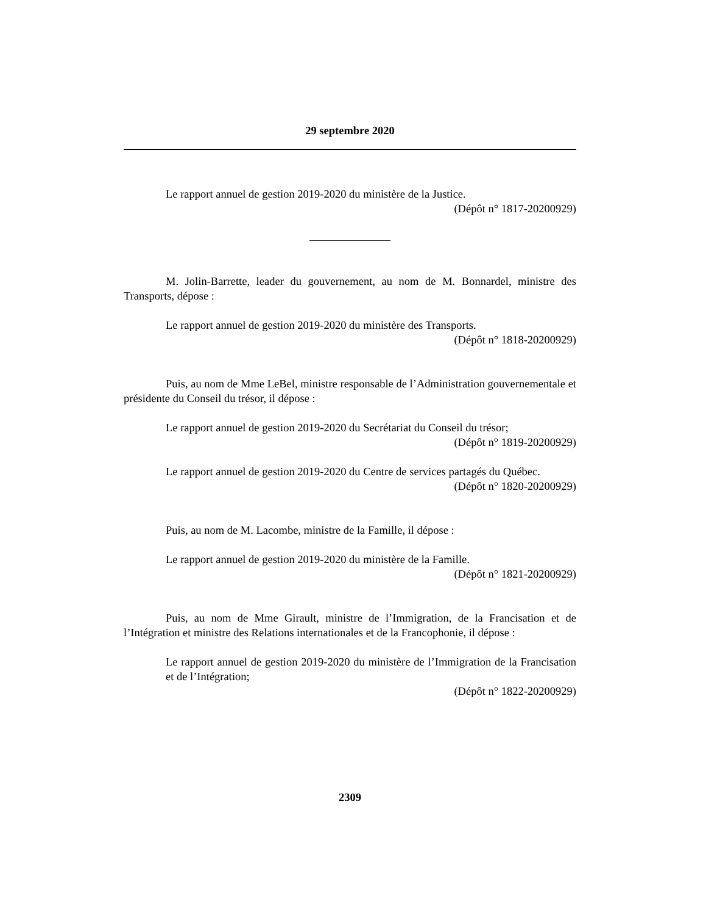29 septembre 2020
Le rapport annuel de gestion 2019-2020 du ministère de la Justice.
(Dépôt n° 1817-20200929)
M. Jolin-Barrette, leader du gouvernement, au nom de M. Bonnardel, ministre des Transports, dépose :
Le rapport annuel de gestion 2019-2020 du ministère des Transports.
(Dépôt n° 1818-20200929)
Puis, au nom de Mme LeBel, ministre responsable de l’Administration gouvernementale et présidente du Conseil du trésor, il dépose :
Le rapport annuel de gestion 2019-2020 du Secrétariat du Conseil du trésor;
(Dépôt n° 1819-20200929)
Le rapport annuel de gestion 2019-2020 du Centre de services partagés du Québec.
(Dépôt n° 1820-20200929)
Puis, au nom de M. Lacombe, ministre de la Famille, il dépose :
Le rapport annuel de gestion 2019-2020 du ministère de la Famille.
(Dépôt n° 1821-20200929)
Puis, au nom de Mme Girault, ministre de l’Immigration, de la Francisation et de l’Intégration et ministre des Relations internationales et de la Francophonie, il dépose :
Le rapport annuel de gestion 2019-2020 du ministère de l’Immigration de la Francisation et de l’Intégration;
(Dépôt n° 1822-20200929)
2309